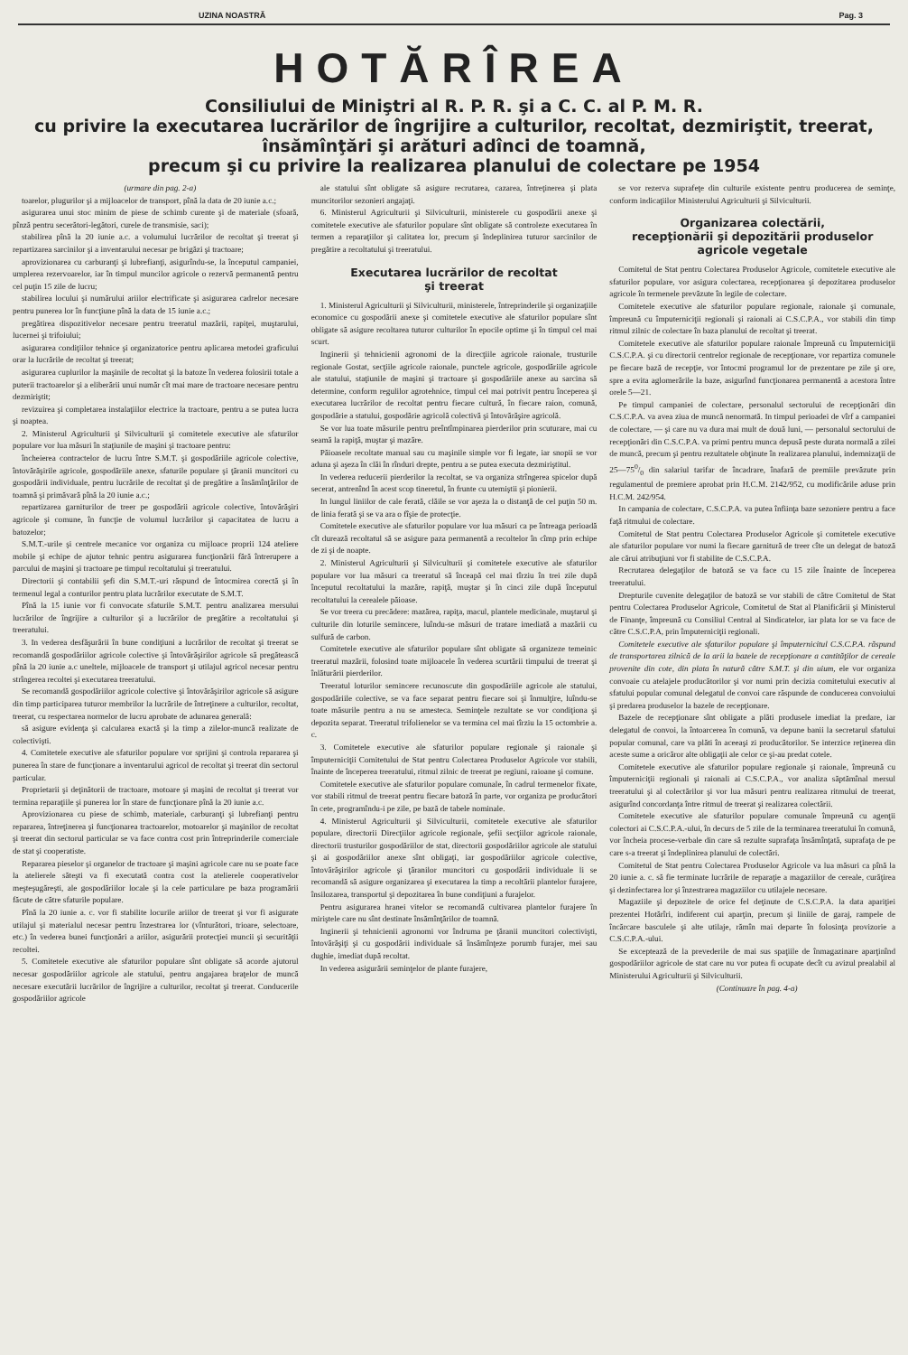UZINA NOASTRĂ Pag. 3
HOTĂRÎREA
Consiliului de Miniştri al R. P. R. şi a C. C. al P. M. R.
cu privire la executarea lucrărilor de îngrijire a culturilor, recoltat, dezmiriştit, treerat, însămînţări şi arături adînci de toamnă,
precum şi cu privire la realizarea planului de colectare pe 1954
(urmare din pag. 2-a)
toarelor, plugurilor şi a mijloacelor de transport, pînă la data de 20 iunie a.c.;
asigurarea unui stoc minim de piese de schimb curente şi de materiale (sfoară, pînză pentru secerători-legători, curele de transmisie, saci);
stabilirea pînă la 20 iunie a.c. a volumului lucrărilor de recoltat şi treerat şi repartizarea sarcinilor şi a inventarului necesar pe brigăzi şi tractoare;
aprovizionarea cu carburanţi şi lubrefianţi, asigurîndu-se, la începutul campaniei, umplerea rezervoarelor, iar în timpul muncilor agricole o rezervă permanentă pentru cel puţin 15 zile de lucru;
stabilirea locului şi numărului ariilor electrificate şi asigurarea cadrelor necesare pentru punerea lor în funcţiune pînă la data de 15 iunie a.c.;
pregătirea dispozitivelor necesare pentru treeratul mazării, rapiţei, muştarului, lucernei şi trifoiului;
asigurarea condiţiilor tehnice şi organizatorice pentru aplicarea metodei graficului orar la lucrările de recoltat şi treerat;
asigurarea cuplurilor la maşinile de recoltat şi la batoze în vederea folosirii totale a puterii tractoarelor şi a eliberării unui număr cît mai mare de tractoare necesare pentru dezmiriştit;
revizuirea şi completarea instalaţiilor electrice la tractoare, pentru a se putea lucra şi noaptea.
2. Ministerul Agriculturii şi Silviculturii şi comitetele executive ale sfaturilor populare vor lua măsuri în staţiunile de maşini şi tractoare pentru:
încheierea contractelor de lucru între S.M.T. şi gospodăriile agricole colective, întovărăşirile agricole, gospodăriile anexe, sfaturile populare şi ţăranii muncitori cu gospodării individuale, pentru lucrările de recoltat şi de pregătire a însămînţărilor de toamnă şi primăvară pînă la 20 iunie a.c.;
repartizarea garniturilor de treer pe gospodării agricole colective, întovărăşiri agricole şi comune, în funcţie de volumul lucrărilor şi capacitatea de lucru a batozelor;
S.M.T.-urile şi centrele mecanice vor organiza cu mijloace proprii 124 ateliere mobile şi echipe de ajutor tehnic pentru asigurarea funcţionării fără întrerupere a parcului de maşini şi tractoare pe timpul recoltatului şi treeratului.
Directorii şi contabilii şefi din S.M.T.-uri răspund de întocmirea corectă şi în termenul legal a conturilor pentru plata lucrărilor executate de S.M.T.
Pînă la 15 iunie vor fi convocate sfaturile S.M.T. pentru analizarea mersului lucrărilor de îngrijire a culturilor şi a lucrărilor de pregătire a recoltatului şi treeratului.
3. In vederea desfăşurării în bune condiţiuni a lucrărilor de recoltat şi treerat se recomandă gospodăriilor agricole colective şi întovărăşirilor agricole să pregătească pînă la 20 iunie a.c uneltele, mijloacele de transport şi utilajul agricol necesar pentru strîngerea recoltei şi executarea treeratului.
Se recomandă gospodăriilor agricole colective şi întovărăşirilor agricole să asigure din timp participarea tuturor membrilor la lucrările de întreţinere a culturilor, recoltat, treerat, cu respectarea normelor de lucru aprobate de adunarea generală:
să asigure evidenţa şi calcularea exactă şi la timp a zilelor-muncă realizate de colectivişti.
4. Comitetele executive ale sfaturilor populare vor sprijini şi controla repararea şi punerea în stare de funcţionare a inventarului agricol de recoltat şi treerat din sectorul particular.
Proprietarii şi deţinătorii de tractoare, motoare şi maşini de recoltat şi treerat vor termina reparaţiile şi punerea lor în stare de funcţionare pînă la 20 iunie a.c.
Aprovizionarea cu piese de schimb, materiale, carburanţi şi lubrefianţi pentru repararea, întreţinerea şi funcţionarea tractoarelor, motoarelor şi maşinilor de recoltat şi treerat din sectorul particular se va face contra cost prin întreprinderile comerciale de stat şi cooperatiste.
Repararea pieselor şi organelor de tractoare şi maşini agricole care nu se poate face la atelierele săteşti va fi executată contra cost la atelierele cooperativelor meşteşugăreşti, ale gospodăriilor locale şi la cele particulare pe baza programării făcute de către sfaturile populare.
Pînă la 20 iunie a. c. vor fi stabilite locurile ariilor de treerat şi vor fi asigurate utilajul şi materialul necesar pentru înzestrarea lor (vînturători, trioare, selectoare, etc.) în vederea bunei funcţionări a ariilor, asigurării protecţiei muncii şi securităţii recoltei.
5. Comitetele executive ale sfaturilor populare sînt obligate să acorde ajutorul necesar gospodăriilor agricole ale statului, pentru angajarea braţelor de muncă necesare executării lucrărilor de îngrijire a culturilor, recoltat şi treerat. Conducerile gospodăriilor agricole
ale statului sînt obligate să asigure recrutarea, cazarea, întreţinerea şi plata muncitorilor sezonieri angajaţi.
6. Ministerul Agriculturii şi Silviculturii, ministerele cu gospodării anexe şi comitetele executive ale sfaturilor populare sînt obligate să controleze executarea în termen a reparaţiilor şi calitatea lor, precum şi îndeplinirea tuturor sarcinilor de pregătire a recoltatului şi treeratului.
Executarea lucrărilor de recoltat
şi treerat
1. Ministerul Agriculturii şi Silviculturii, ministerele, întreprinderile şi organizaţiile economice cu gospodării anexe şi comitetele executive ale sfaturilor populare sînt obligate să asigure recoltarea tuturor culturilor în epocile optime şi în timpul cel mai scurt.
Inginerii şi tehnicienii agronomi de la direcţiile agricole raionale, trusturile regionale Gostat, secţiile agricole raionale, punctele agricole, gospodăriile agricole ale statului, staţiunile de maşini şi tractoare şi gospodăriile anexe au sarcina să determine, conform regulilor agrotehnice, timpul cel mai potrivit pentru începerea şi executarea lucrărilor de recoltat pentru fiecare cultură, în fiecare raion, comună, gospodărie a statului, gospodărie agricolă colectivă şi întovărăşire agricolă.
Se vor lua toate măsurile pentru preîntîmpinarea pierderilor prin scuturare, mai cu seamă la rapiţă, muştar şi mazăre.
Păioasele recoltate manual sau cu maşinile simple vor fi legate, iar snopii se vor aduna şi aşeza în clăi în rînduri drepte, pentru a se putea executa dezmiriştitul.
In vederea reducerii pierderilor la recoltat, se va organiza strîngerea spicelor după secerat, antrenînd în acest scop tineretul, în frunte cu utemiştii şi pionierii.
In lungul liniilor de cale ferată, clăile se vor aşeza la o distanţă de cel puţin 50 m. de linia ferată şi se va ara o fîşie de protecţie.
Comitetele executive ale sfaturilor populare vor lua măsuri ca pe întreaga perioadă cît durează recoltatul să se asigure paza permanentă a recoltelor în cîmp prin echipe de zi şi de noapte.
2. Ministerul Agriculturii şi Silviculturii şi comitetele executive ale sfaturilor populare vor lua măsuri ca treeratul să înceapă cel mai tîrziu în trei zile după începutul recoltatului la mazăre, rapiţă, muştar şi în cinci zile după începutul recoltatului la cerealele păioase.
Se vor treera cu precădere: mazărea, rapiţa, macul, plantele medicinale, muştarul şi culturile din loturile semincere, luîndu-se măsuri de tratare imediată a mazării cu sulfură de carbon.
Comitetele executive ale sfaturilor populare sînt obligate să organizeze temeinic treeratul mazării, folosind toate mijloacele în vederea scurtării timpului de treerat şi înlăturării pierderilor.
Treeratul loturilor semincere recunoscute din gospodăriile agricole ale statului, gospodăriile colective, se va face separat pentru fiecare soi şi înmulţire, luîndu-se toate măsurile pentru a nu se amesteca. Seminţele rezultate se vor condiţiona şi depozita separat. Treeratul trifolienelor se va termina cel mai tîrziu la 15 octombrie a. c.
3. Comitetele executive ale sfaturilor populare regionale şi raionale şi împuterniciţii Comitetului de Stat pentru Colectarea Produselor Agricole vor stabili, înainte de începerea treeratului, ritmul zilnic de treerat pe regiuni, raioane şi comune.
Comitetele executive ale sfaturilor populare comunale, în cadrul termenelor fixate, vor stabili ritmul de treerat pentru fiecare batoză în parte, vor organiza pe producători în cete, programîndu-i pe zile, pe bază de tabele nominale.
4. Ministerul Agriculturii şi Silviculturii, comitetele executive ale sfaturilor populare, directorii Direcţiilor agricole regionale, şefii secţiilor agricole raionale, directorii trusturilor gospodăriilor de stat, directorii gospodăriilor agricole ale statului şi ai gospodăriilor anexe sînt obligaţi, iar gospodăriilor agricole colective, întovărăşirilor agricole şi ţăranilor muncitori cu gospodării individuale li se recomandă să asigure organizarea şi executarea la timp a recoltării plantelor furajere, însilozarea, transportul şi depozitarea în bune condiţiuni a furajelor.
Pentru asigurarea hranei vitelor se recomandă cultivarea plantelor furajere în miriştele care nu sînt destinate însămînţărilor de toamnă.
Inginerii şi tehnicienii agronomi vor îndruma pe ţăranii muncitori colectivişti, întovărăşiţi şi cu gospodării individuale să însămînţeze porumb furajer, mei sau dughie, imediat după recoltat.
In vederea asigurării seminţelor de plante furajere,
se vor rezerva suprafeţe din culturile existente pentru producerea de seminţe, conform indicaţiilor Ministerului Agriculturii şi Silviculturii.
Organizarea colectării,
recepţionării şi depozitării produselor
agricole vegetale
Comitetul de Stat pentru Colectarea Produselor Agricole, comitetele executive ale sfaturilor populare, vor asigura colectarea, recepţionarea şi depozitarea produselor agricole în termenele prevăzute în legile de colectare.
Comitetele executive ale sfaturilor populare regionale, raionale şi comunale, împreună cu împuterniciţii regionali şi raionali ai C.S.C.P.A., vor stabili din timp ritmul zilnic de colectare în baza planului de recoltat şi treerat.
Comitetele executive ale sfaturilor populare raionale împreună cu împuterniciţii C.S.C.P.A. şi cu directorii centrelor regionale de recepţionare, vor repartiza comunele pe fiecare bază de recepţie, vor întocmi programul lor de prezentare pe zile şi ore, spre a evita aglomerările la baze, asigurînd funcţionarea permanentă a acestora între orele 5—21.
Pe timpul campaniei de colectare, personalul sectorului de recepţionări din C.S.C.P.A. va avea ziua de muncă nenormată. In timpul perioadei de vîrf a campaniei de colectare, — şi care nu va dura mai mult de două luni, — personalul sectorului de recepţionări din C.S.C.P.A. va primi pentru munca depusă peste durata normală a zilei de muncă, precum şi pentru rezultatele obţinute în realizarea planului, indemnizaţii de 25—750/0 din salariul tarifar de încadrare, înafară de premiile prevăzute prin regulamentul de premiere aprobat prin H.C.M. 2142/952, cu modificările aduse prin H.C.M. 242/954.
In campania de colectare, C.S.C.P.A. va putea înfiinţa baze sezoniere pentru a face faţă ritmului de colectare.
Comitetul de Stat pentru Colectarea Produselor Agricole şi comitetele executive ale sfaturilor populare vor numi la fiecare garnitură de treer cîte un delegat de batoză ale cărui atribuţiuni vor fi stabilite de C.S.C.P.A.
Recrutarea delegaţilor de batoză se va face cu 15 zile înainte de începerea treeratului.
Drepturile cuvenite delegaţilor de batoză se vor stabili de către Comitetul de Stat pentru Colectarea Produselor Agricole, Comitetul de Stat al Planificării şi Ministerul de Finanţe, împreună cu Consiliul Central al Sindicatelor, iar plata lor se va face de către C.S.C.P.A, prin împuterniciţii regionali.
Comitetele executive ale sfaturilor populare şi împuternicitul C.S.C.P.A. răspund de transportarea zilnică de la arii la bazele de recepţionare a cantităţilor de cereale provenite din cote, din plata în natură către S.M.T. şi din uium, ele vor organiza convoaie cu atelajele producătorilor şi vor numi prin decizia comitetului executiv al sfatului popular comunal delegatul de convoi care răspunde de conducerea convoiului şi predarea produselor la bazele de recepţionare.
Bazele de recepţionare sînt obligate a plăti produsele imediat la predare, iar delegatul de convoi, la întoarcerea în comună, va depune banii la secretarul sfatului popular comunal, care va plăti în aceeaşi zi producătorilor. Se interzice reţinerea din aceste sume a oricăror alte obligaţii ale celor ce şi-au predat cotele.
Comitetele executive ale sfaturilor populare regionale şi raionale, împreună cu împuterniciţii regionali şi raionali ai C.S.C.P.A., vor analiza săptămînal mersul treeratului şi al colectărilor şi vor lua măsuri pentru realizarea ritmului de treerat, asigurînd concordanţa între ritmul de treerat şi realizarea colectării.
Comitetele executive ale sfaturilor populare comunale împreună cu agenţii colectori ai C.S.C.P.A.-ului, în decurs de 5 zile de la terminarea treeratului în comună, vor încheia procese-verbale din care să rezulte suprafaţa însămînţată, suprafaţa de pe care s-a treerat şi îndeplinirea planului de colectări.
Comitetul de Stat pentru Colectarea Produselor Agricole va lua măsuri ca pînă la 20 iunie a. c. să fie terminate lucrările de reparaţie a magaziilor de cereale, curăţirea şi dezinfectarea lor şi înzestrarea magaziilor cu utilajele necesare.
Magaziile şi depozitele de orice fel deţinute de C.S.C.P.A. la data apariţiei prezentei Hotărîri, indiferent cui aparţin, precum şi liniile de garaj, rampele de încărcare basculele şi alte utilaje, rămîn mai departe în folosinţa provizorie a C.S.C.P.A.-ului.
Se exceptează de la prevederile de mai sus spaţiile de înmagazinare aparţinînd gospodăriilor agricole de stat care nu vor putea fi ocupate decît cu avizul prealabil al Ministerului Agriculturii şi Silviculturii.
(Continuare în pag. 4-a)